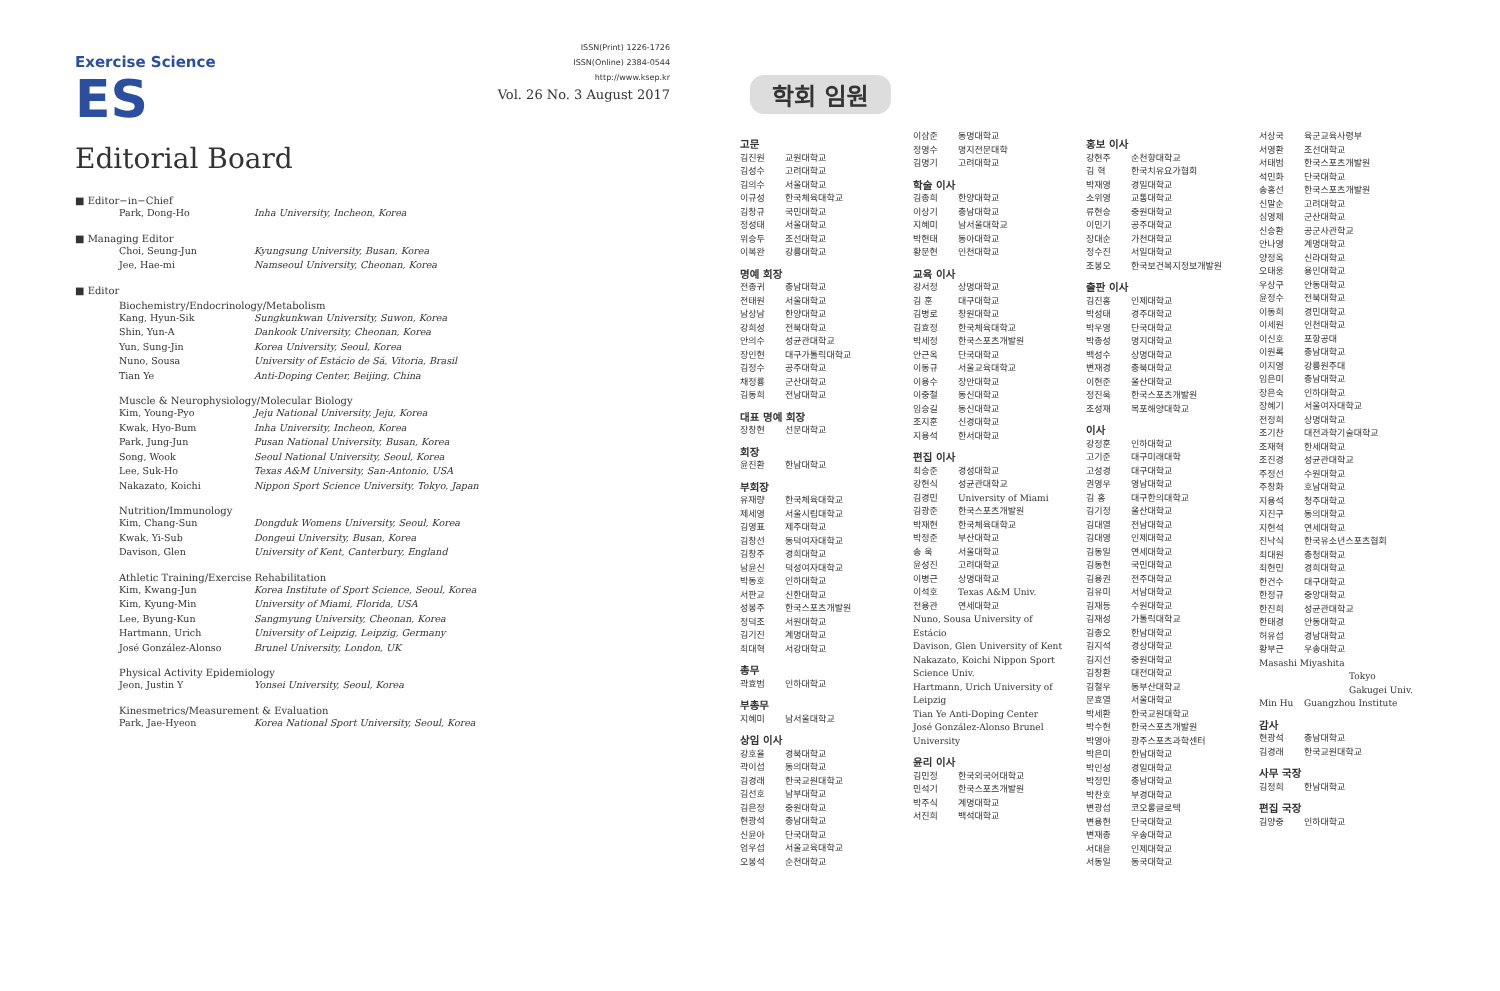ISSN(Print) 1226-1726
ISSN(Online) 2384-0544
http://www.ksep.kr
Exercise Science
ES
Vol. 26 No. 3 August 2017
Editorial Board
■ Editor−in−Chief
| Park, Dong-Ho | Inha University, Incheon, Korea |
■ Managing Editor
| Choi, Seung-Jun | Kyungsung University, Busan, Korea |
| Jee, Hae-mi | Namseoul University, Cheonan, Korea |
■ Editor
Biochemistry/Endocrinology/Metabolism
| Kang, Hyun-Sik | Sungkunkwan University, Suwon, Korea |
| Shin, Yun-A | Dankook University, Cheonan, Korea |
| Yun, Sung-Jin | Korea University, Seoul, Korea |
| Nuno, Sousa | University of Estácio de Sá, Vitoria, Brasil |
| Tian Ye | Anti-Doping Center, Beijing, China |
Muscle & Neurophysiology/Molecular Biology
| Kim, Young-Pyo | Jeju National University, Jeju, Korea |
| Kwak, Hyo-Bum | Inha University, Incheon, Korea |
| Park, Jung-Jun | Pusan National University, Busan, Korea |
| Song, Wook | Seoul National University, Seoul, Korea |
| Lee, Suk-Ho | Texas A&M University, San-Antonio, USA |
| Nakazato, Koichi | Nippon Sport Science University, Tokyo, Japan |
Nutrition/Immunology
| Kim, Chang-Sun | Dongduk Womens University, Seoul, Korea |
| Kwak, Yi-Sub | Dongeui University, Busan, Korea |
| Davison, Glen | University of Kent, Canterbury, England |
Athletic Training/Exercise Rehabilitation
| Kim, Kwang-Jun | Korea Institute of Sport Science, Seoul, Korea |
| Kim, Kyung-Min | University of Miami, Florida, USA |
| Lee, Byung-Kun | Sangmyung University, Cheonan, Korea |
| Hartmann, Urich | University of Leipzig, Leipzig, Germany |
| José González-Alonso | Brunel University, London, UK |
Physical Activity Epidemiology
| Jeon, Justin Y | Yonsei University, Seoul, Korea |
Kinesmetrics/Measurement & Evaluation
| Park, Jae-Hyeon | Korea National Sport University, Seoul, Korea |
학회 임원
고문
김진원 교원대학교
김성수 고려대학교
김의수 서울대학교
이규성 한국체육대학교
김창규 국민대학교
정성태 서울대학교
위승두 조선대학교
이복완 강릉대학교
명예 회장
전종귀 충남대학교
전태원 서울대학교
남상남 한양대학교
강희성 전북대학교
안의수 성균관대학교
장인현 대구가톨릭대학교
김정수 공주대학교
채정룡 군산대학교
김동희 전남대학교
대표 명예 회장
장창현 선문대학교
회장
윤진환 한남대학교
부회장
유재량 한국체육대학교
제세영 서울시립대학교
김영표 제주대학교
김창선 동덕여자대학교
김창주 경희대학교
남윤신 덕성여자대학교
박동호 인하대학교
서판교 신한대학교
성봉주 한국스포츠개발원
정덕조 서원대학교
김기진 계명대학교
최대혁 서강대학교
총무
곽효범 인하대학교
부총무
지혜미 남서울대학교
상임 이사
강호율 경북대학교
곽이섭 동의대학교
김경래 한국교원대학교
김선호 남부대학교
김은정 중원대학교
현광석 충남대학교
신윤아 단국대학교
엄우섭 서울교육대학교
오봉석 순천대학교
이삼준 동명대학교
정영수 명지전문대학
김명기 고려대학교
학술 이사
김종희 한양대학교
이상기 충남대학교
지혜미 남서울대학교
박현태 동아대학교
황문현 인천대학교
교육 이사
강서정 상명대학교
김 훈 대구대학교
김병로 창원대학교
김효정 한국체육대학교
박세정 한국스포츠개발원
안근옥 단국대학교
이동규 서울교육대학교
이용수 장안대학교
이중철 동신대학교
임승길 동신대학교
조지훈 신경대학교
지용석 한서대학교
편집 이사
최승준 경성대학교
강현식 성균관대학교
김경민 University of Miami
김광준 한국스포츠개발원
박재현 한국체육대학교
박정준 부산대학교
송 욱 서울대학교
윤성진 고려대학교
이병근 상명대학교
이석호 Texas A&M Univ.
전용관 연세대학교
Nuno, Sousa University of Estácio
Davison, Glen University of Kent
Nakazato, Koichi Nippon Sport Science Univ.
Hartmann, Urich University of Leipzig
Tian Ye Anti-Doping Center
José González-Alonso Brunel University
윤리 이사
김민정 한국외국어대학교
민석기 한국스포츠개발원
박주식 계명대학교
서진희 백석대학교
홍보 이사
강현주 순천향대학교
김 혁 한국치유요가협회
박재영 경일대학교
소위영 교통대학교
류현승 중원대학교
이민기 공주대학교
장대순 가천대학교
정수진 서일대학교
조봉오 한국보건복지정보개발원
출판 이사
김진홍 인제대학교
박성태 경주대학교
박우영 단국대학교
박종성 명지대학교
백성수 상명대학교
변재경 충북대학교
이현준 울산대학교
정진욱 한국스포츠개발원
조성재 목포해양대학교
이사
강정훈 인하대학교
고기준 대구미래대학
고성경 대구대학교
권영우 영남대학교
김 홍 대구한의대학교
김기정 울산대학교
김대열 전남대학교
김대영 인제대학교
김동일 연세대학교
김동현 국민대학교
김용권 전주대학교
김유미 서남대학교
김재등 수원대학교
김재성 가톨릭대학교
김종오 한남대학교
김지석 경상대학교
김지선 중원대학교
김창환 대전대학교
김철우 동부산대학교
문효열 서울대학교
박세환 한국교원대학교
박수현 한국스포츠개발원
박영아 광주스포츠과학센터
박은미 한남대학교
박인성 경일대학교
박정민 충남대학교
박찬호 부경대학교
변광섭 코오롱글로텍
변용현 단국대학교
변재종 우송대학교
서대윤 인제대학교
서동일 동국대학교
서상국 육군교육사령부
서영환 조선대학교
서태범 한국스포츠개발원
석민화 단국대학교
송홍선 한국스포츠개발원
신말순 고려대학교
심영제 군산대학교
신승환 공군사관학교
안나영 계명대학교
양정옥 신라대학교
오태웅 용인대학교
우상구 안동대학교
윤정수 전북대학교
이동희 경민대학교
이세원 인천대학교
이신호 포항공대
이원록 충남대학교
이지영 강릉원주대
임은미 충남대학교
장은숙 인하대학교
장혜기 서울여자대학교
전정희 상명대학교
조기찬 대전과학기술대학교
조재혁 한세대학교
조진경 성균관대학교
주정선 수원대학교
주창화 호남대학교
지용석 청주대학교
지진구 동의대학교
지현석 연세대학교
진낙식 한국유소년스포츠협회
최대원 충청대학교
최현민 경희대학교
한건수 대구대학교
한정규 중앙대학교
한진희 성균관대학교
한태경 안동대학교
허유섭 경남대학교
황부근 우송대학교
Masashi Miyashita
Tokyo Gakugei Univ.
Min Hu Guangzhou Institute
감사
현광석 충남대학교
김경래 한국교원대학교
사무 국장
김정희 한남대학교
편집 국장
김양중 인하대학교